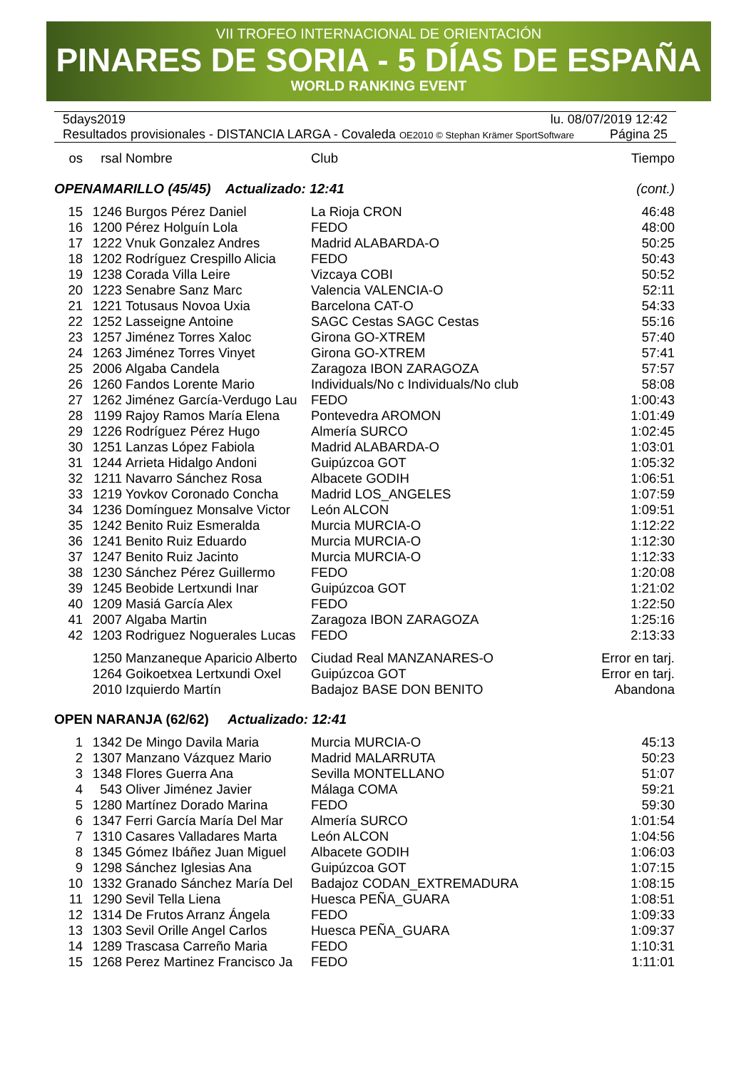VII TROFEO INTERNACIONAL DE ORIENTACIÓN
PINARES DE SORIA - 5 DÍAS DE ESPAÑA
WORLD RANKING EVENT
5days2019 lu. 08/07/2019 12:42
Resultados provisionales - DISTANCIA LARGA - Covaleda OE2010 © Stephan Krämer SportSoftware Página 25
| os | rsal | Nombre | Club | Tiempo |
| --- | --- | --- | --- | --- |
| OPENAMARILLO (45/45) Actualizado: 12:41 | | | | (cont.) |
| 15 | 1246 | Burgos Pérez Daniel | La Rioja CRON | 46:48 |
| 16 | 1200 | Pérez Holguín Lola | FEDO | 48:00 |
| 17 | 1222 | Vnuk Gonzalez Andres | Madrid ALABARDA-O | 50:25 |
| 18 | 1202 | Rodríguez Crespillo Alicia | FEDO | 50:43 |
| 19 | 1238 | Corada Villa Leire | Vizcaya COBI | 50:52 |
| 20 | 1223 | Senabre Sanz Marc | Valencia VALENCIA-O | 52:11 |
| 21 | 1221 | Totusaus Novoa Uxia | Barcelona CAT-O | 54:33 |
| 22 | 1252 | Lasseigne Antoine | SAGC Cestas SAGC Cestas | 55:16 |
| 23 | 1257 | Jiménez Torres Xaloc | Girona GO-XTREM | 57:40 |
| 24 | 1263 | Jiménez Torres Vinyet | Girona GO-XTREM | 57:41 |
| 25 | 2006 | Algaba Candela | Zaragoza IBON ZARAGOZA | 57:57 |
| 26 | 1260 | Fandos Lorente Mario | Individuals/No c Individuals/No club | 58:08 |
| 27 | 1262 | Jiménez García-Verdugo Lau | FEDO | 1:00:43 |
| 28 | 1199 | Rajoy Ramos María Elena | Pontevedra AROMON | 1:01:49 |
| 29 | 1226 | Rodríguez Pérez Hugo | Almería SURCO | 1:02:45 |
| 30 | 1251 | Lanzas López Fabiola | Madrid ALABARDA-O | 1:03:01 |
| 31 | 1244 | Arrieta Hidalgo Andoni | Guipúzcoa GOT | 1:05:32 |
| 32 | 1211 | Navarro Sánchez Rosa | Albacete GODIH | 1:06:51 |
| 33 | 1219 | Yovkov Coronado Concha | Madrid LOS_ANGELES | 1:07:59 |
| 34 | 1236 | Domínguez Monsalve Victor | León ALCON | 1:09:51 |
| 35 | 1242 | Benito Ruiz Esmeralda | Murcia MURCIA-O | 1:12:22 |
| 36 | 1241 | Benito Ruiz Eduardo | Murcia MURCIA-O | 1:12:30 |
| 37 | 1247 | Benito Ruiz Jacinto | Murcia MURCIA-O | 1:12:33 |
| 38 | 1230 | Sánchez Pérez Guillermo | FEDO | 1:20:08 |
| 39 | 1245 | Beobide Lertxundi Inar | Guipúzcoa GOT | 1:21:02 |
| 40 | 1209 | Masiá García Alex | FEDO | 1:22:50 |
| 41 | 2007 | Algaba Martin | Zaragoza IBON ZARAGOZA | 1:25:16 |
| 42 | 1203 | Rodriguez Noguerales Lucas | FEDO | 2:13:33 |
| | 1250 | Manzaneque Aparicio Alberto | Ciudad Real MANZANARES-O | Error en tarj. |
| | 1264 | Goikoetxea Lertxundi Oxel | Guipúzcoa GOT | Error en tarj. |
| | 2010 | Izquierdo Martín | Badajoz BASE DON BENITO | Abandona |
| OPEN NARANJA (62/62) Actualizado: 12:41 | | | | |
| 1 | 1342 | De Mingo Davila Maria | Murcia MURCIA-O | 45:13 |
| 2 | 1307 | Manzano Vázquez Mario | Madrid MALARRUTA | 50:23 |
| 3 | 1348 | Flores Guerra Ana | Sevilla MONTELLANO | 51:07 |
| 4 | 543 | Oliver Jiménez Javier | Málaga COMA | 59:21 |
| 5 | 1280 | Martínez Dorado Marina | FEDO | 59:30 |
| 6 | 1347 | Ferri García María Del Mar | Almería SURCO | 1:01:54 |
| 7 | 1310 | Casares Valladares Marta | León ALCON | 1:04:56 |
| 8 | 1345 | Gómez Ibáñez Juan Miguel | Albacete GODIH | 1:06:03 |
| 9 | 1298 | Sánchez Iglesias Ana | Guipúzcoa GOT | 1:07:15 |
| 10 | 1332 | Granado Sánchez María Del | Badajoz CODAN_EXTREMADURA | 1:08:15 |
| 11 | 1290 | Sevil Tella Liena | Huesca PEÑA_GUARA | 1:08:51 |
| 12 | 1314 | De Frutos Arranz Ángela | FEDO | 1:09:33 |
| 13 | 1303 | Sevil Orille Angel Carlos | Huesca PEÑA_GUARA | 1:09:37 |
| 14 | 1289 | Trascasa Carreño Maria | FEDO | 1:10:31 |
| 15 | 1268 | Perez Martinez Francisco Ja | FEDO | 1:11:01 |